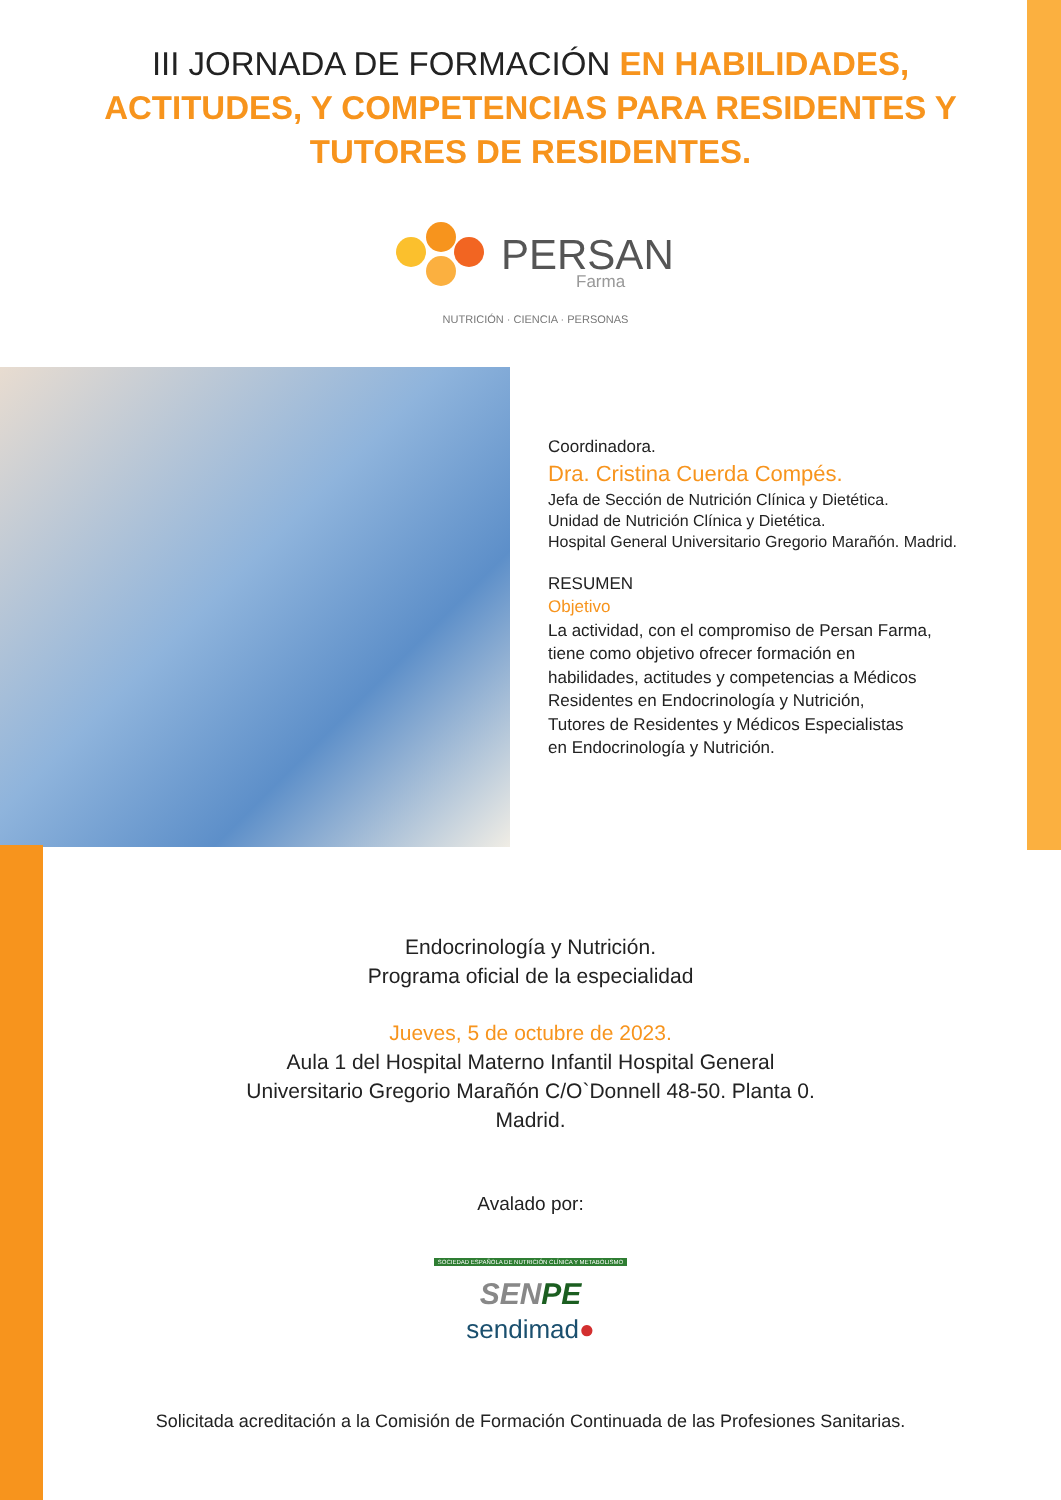III JORNADA DE FORMACIÓN EN HABILIDADES, ACTITUDES, Y COMPETENCIAS PARA RESIDENTES Y TUTORES DE RESIDENTES.
PERSAN
Farma
NUTRICIÓN · CIENCIA · PERSONAS
Coordinadora.
Dra. Cristina Cuerda Compés.
Jefa de Sección de Nutrición Clínica y Dietética.
Unidad de Nutrición Clínica y Dietética.
Hospital General Universitario Gregorio Marañón. Madrid.
RESUMEN
Objetivo
La actividad, con el compromiso de Persan Farma,
tiene como objetivo ofrecer formación en
habilidades, actitudes y competencias a Médicos
Residentes en Endocrinología y Nutrición,
Tutores de Residentes y Médicos Especialistas
en Endocrinología y Nutrición.
Endocrinología y Nutrición.
Programa oficial de la especialidad
Jueves, 5 de octubre de 2023.
Aula 1 del Hospital Materno Infantil Hospital General
Universitario Gregorio Marañón C/O`Donnell 48-50. Planta 0.
Madrid.
Avalado por:
SOCIEDAD ESPAÑOLA DE NUTRICIÓN CLÍNICA Y METABOLISMO
SENPE
sendimad●
Solicitada acreditación a la Comisión de Formación Continuada de las Profesiones Sanitarias.